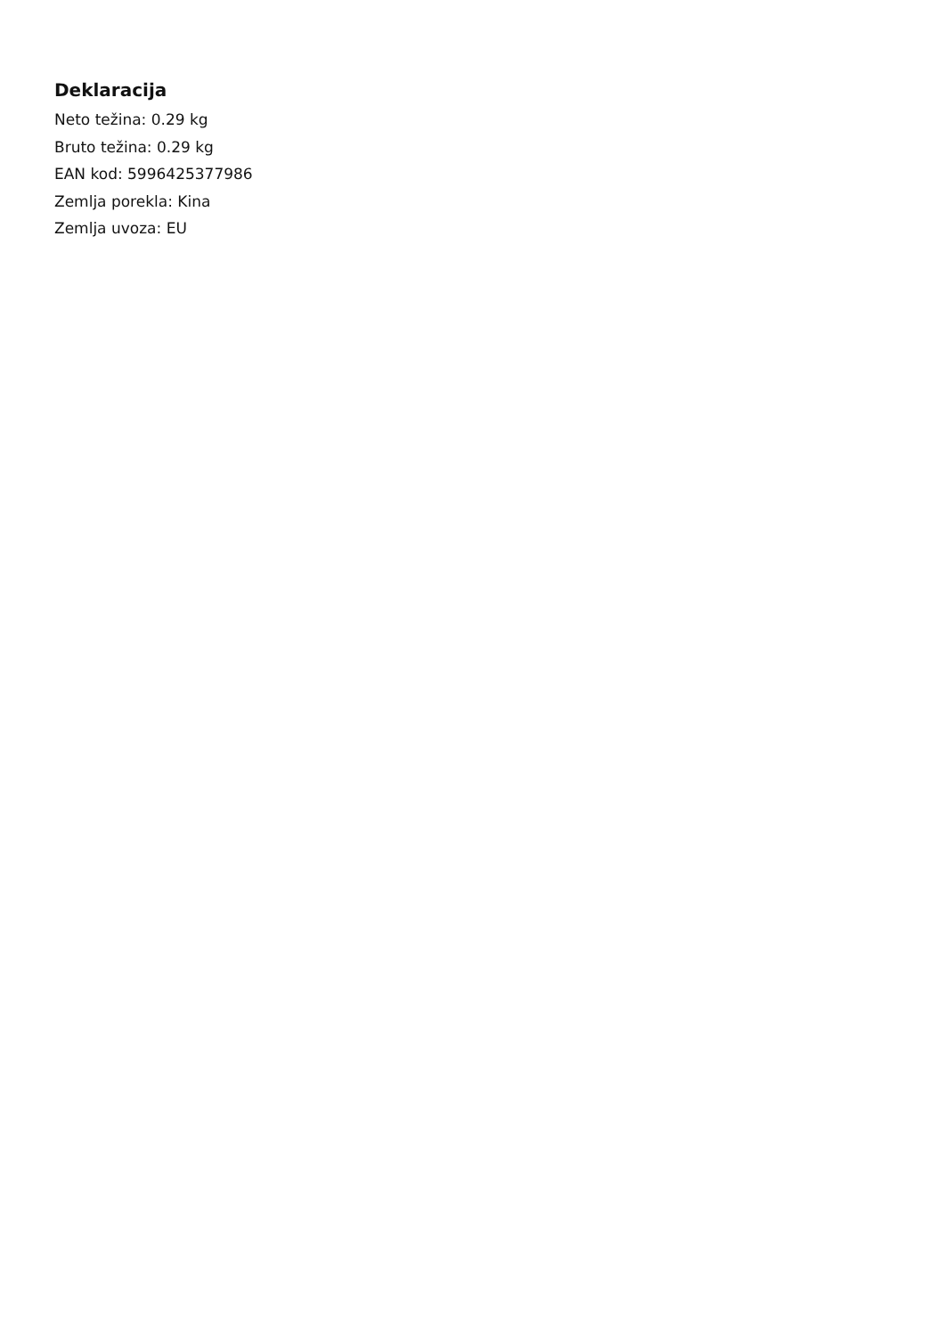Deklaracija
Neto težina: 0.29 kg
Bruto težina: 0.29 kg
EAN kod: 5996425377986
Zemlja porekla: Kina
Zemlja uvoza: EU